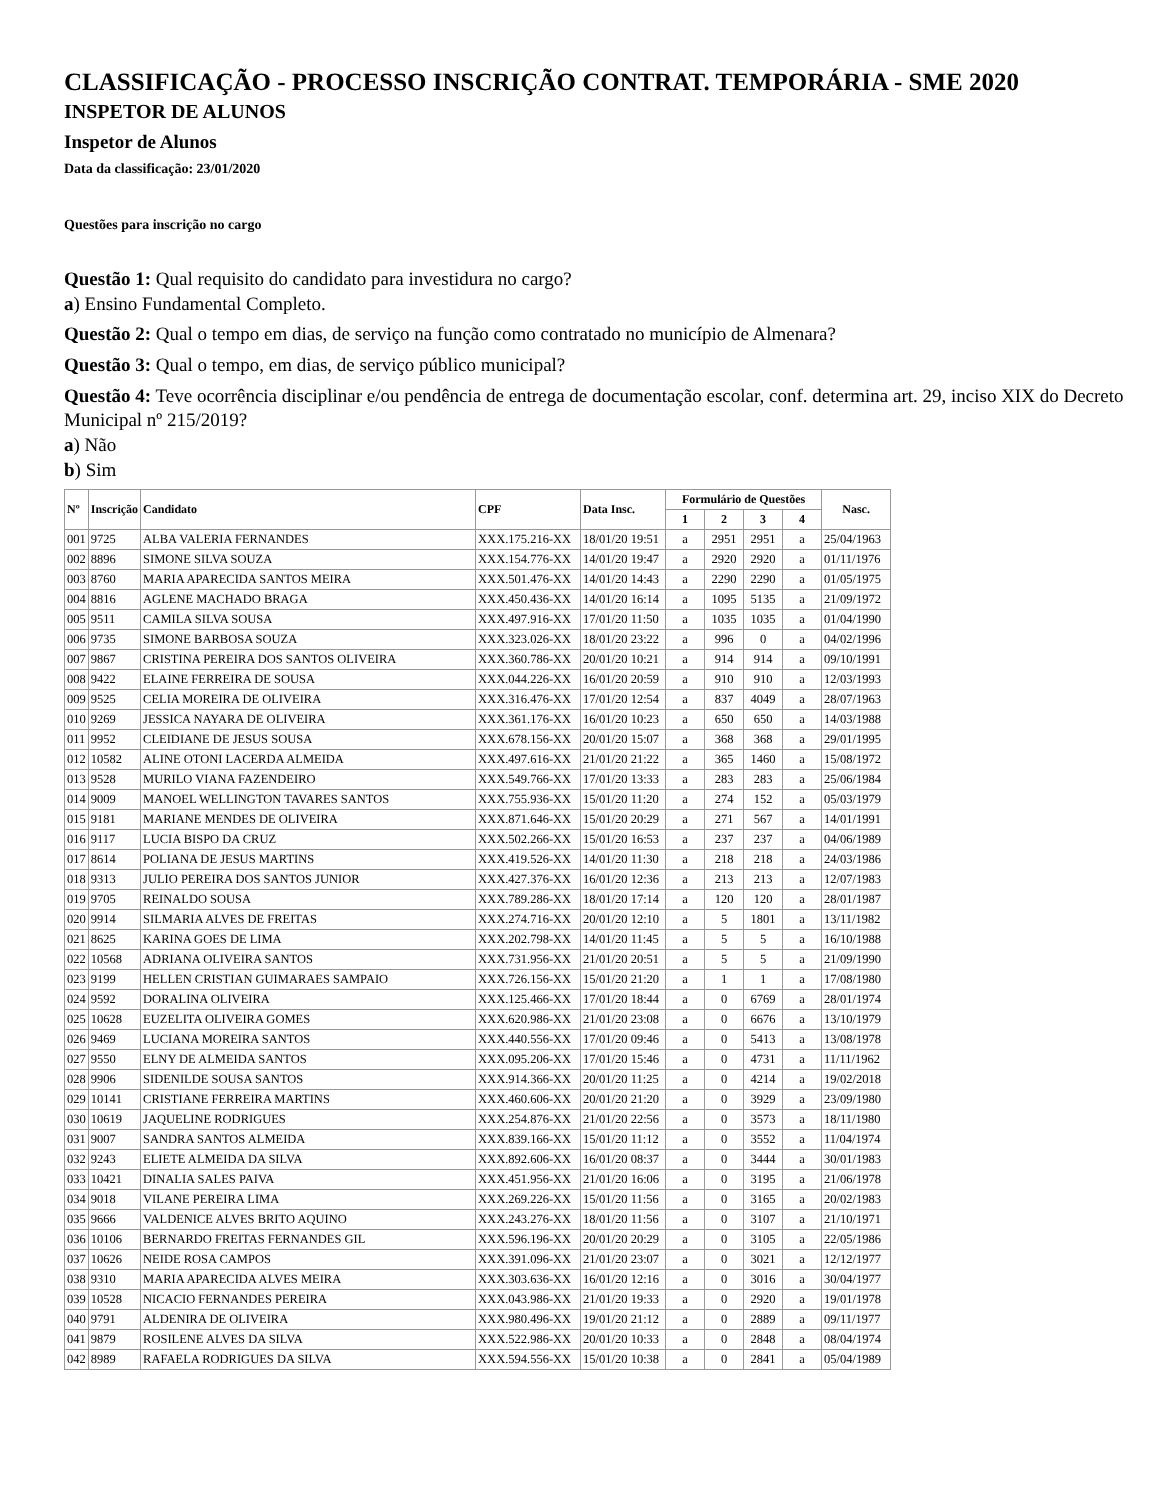CLASSIFICAÇÃO - PROCESSO INSCRIÇÃO CONTRAT. TEMPORÁRIA - SME 2020
INSPETOR DE ALUNOS
Inspetor de Alunos
Data da classificação: 23/01/2020
Questões para inscrição no cargo
Questão 1: Qual requisito do candidato para investidura no cargo?
a) Ensino Fundamental Completo.
Questão 2: Qual o tempo em dias, de serviço na função como contratado no município de Almenara?
Questão 3: Qual o tempo, em dias, de serviço público municipal?
Questão 4: Teve ocorrência disciplinar e/ou pendência de entrega de documentação escolar, conf. determina art. 29, inciso XIX do Decreto Municipal nº 215/2019?
a) Não
b) Sim
| Nº | Inscrição | Candidato | CPF | Data Insc. | Formulário de Questões | | | | Nasc. |
| --- | --- | --- | --- | --- | --- | --- | --- | --- | --- |
| | | | | | 1 | 2 | 3 | 4 | |
| 001 | 9725 | ALBA VALERIA FERNANDES | XXX.175.216-XX | 18/01/20 19:51 | a | 2951 | 2951 | a | 25/04/1963 |
| 002 | 8896 | SIMONE SILVA SOUZA | XXX.154.776-XX | 14/01/20 19:47 | a | 2920 | 2920 | a | 01/11/1976 |
| 003 | 8760 | MARIA APARECIDA SANTOS MEIRA | XXX.501.476-XX | 14/01/20 14:43 | a | 2290 | 2290 | a | 01/05/1975 |
| 004 | 8816 | AGLENE MACHADO BRAGA | XXX.450.436-XX | 14/01/20 16:14 | a | 1095 | 5135 | a | 21/09/1972 |
| 005 | 9511 | CAMILA SILVA SOUSA | XXX.497.916-XX | 17/01/20 11:50 | a | 1035 | 1035 | a | 01/04/1990 |
| 006 | 9735 | SIMONE BARBOSA SOUZA | XXX.323.026-XX | 18/01/20 23:22 | a | 996 | 0 | a | 04/02/1996 |
| 007 | 9867 | CRISTINA PEREIRA DOS SANTOS OLIVEIRA | XXX.360.786-XX | 20/01/20 10:21 | a | 914 | 914 | a | 09/10/1991 |
| 008 | 9422 | ELAINE FERREIRA DE SOUSA | XXX.044.226-XX | 16/01/20 20:59 | a | 910 | 910 | a | 12/03/1993 |
| 009 | 9525 | CELIA MOREIRA DE OLIVEIRA | XXX.316.476-XX | 17/01/20 12:54 | a | 837 | 4049 | a | 28/07/1963 |
| 010 | 9269 | JESSICA NAYARA DE OLIVEIRA | XXX.361.176-XX | 16/01/20 10:23 | a | 650 | 650 | a | 14/03/1988 |
| 011 | 9952 | CLEIDIANE DE JESUS SOUSA | XXX.678.156-XX | 20/01/20 15:07 | a | 368 | 368 | a | 29/01/1995 |
| 012 | 10582 | ALINE OTONI LACERDA ALMEIDA | XXX.497.616-XX | 21/01/20 21:22 | a | 365 | 1460 | a | 15/08/1972 |
| 013 | 9528 | MURILO VIANA FAZENDEIRO | XXX.549.766-XX | 17/01/20 13:33 | a | 283 | 283 | a | 25/06/1984 |
| 014 | 9009 | MANOEL WELLINGTON TAVARES SANTOS | XXX.755.936-XX | 15/01/20 11:20 | a | 274 | 152 | a | 05/03/1979 |
| 015 | 9181 | MARIANE MENDES DE OLIVEIRA | XXX.871.646-XX | 15/01/20 20:29 | a | 271 | 567 | a | 14/01/1991 |
| 016 | 9117 | LUCIA BISPO DA CRUZ | XXX.502.266-XX | 15/01/20 16:53 | a | 237 | 237 | a | 04/06/1989 |
| 017 | 8614 | POLIANA DE JESUS MARTINS | XXX.419.526-XX | 14/01/20 11:30 | a | 218 | 218 | a | 24/03/1986 |
| 018 | 9313 | JULIO PEREIRA DOS SANTOS JUNIOR | XXX.427.376-XX | 16/01/20 12:36 | a | 213 | 213 | a | 12/07/1983 |
| 019 | 9705 | REINALDO SOUSA | XXX.789.286-XX | 18/01/20 17:14 | a | 120 | 120 | a | 28/01/1987 |
| 020 | 9914 | SILMARIA ALVES DE FREITAS | XXX.274.716-XX | 20/01/20 12:10 | a | 5 | 1801 | a | 13/11/1982 |
| 021 | 8625 | KARINA GOES DE LIMA | XXX.202.798-XX | 14/01/20 11:45 | a | 5 | 5 | a | 16/10/1988 |
| 022 | 10568 | ADRIANA OLIVEIRA SANTOS | XXX.731.956-XX | 21/01/20 20:51 | a | 5 | 5 | a | 21/09/1990 |
| 023 | 9199 | HELLEN CRISTIAN GUIMARAES SAMPAIO | XXX.726.156-XX | 15/01/20 21:20 | a | 1 | 1 | a | 17/08/1980 |
| 024 | 9592 | DORALINA OLIVEIRA | XXX.125.466-XX | 17/01/20 18:44 | a | 0 | 6769 | a | 28/01/1974 |
| 025 | 10628 | EUZELITA OLIVEIRA GOMES | XXX.620.986-XX | 21/01/20 23:08 | a | 0 | 6676 | a | 13/10/1979 |
| 026 | 9469 | LUCIANA MOREIRA SANTOS | XXX.440.556-XX | 17/01/20 09:46 | a | 0 | 5413 | a | 13/08/1978 |
| 027 | 9550 | ELNY DE ALMEIDA SANTOS | XXX.095.206-XX | 17/01/20 15:46 | a | 0 | 4731 | a | 11/11/1962 |
| 028 | 9906 | SIDENILDE SOUSA SANTOS | XXX.914.366-XX | 20/01/20 11:25 | a | 0 | 4214 | a | 19/02/2018 |
| 029 | 10141 | CRISTIANE FERREIRA MARTINS | XXX.460.606-XX | 20/01/20 21:20 | a | 0 | 3929 | a | 23/09/1980 |
| 030 | 10619 | JAQUELINE RODRIGUES | XXX.254.876-XX | 21/01/20 22:56 | a | 0 | 3573 | a | 18/11/1980 |
| 031 | 9007 | SANDRA SANTOS ALMEIDA | XXX.839.166-XX | 15/01/20 11:12 | a | 0 | 3552 | a | 11/04/1974 |
| 032 | 9243 | ELIETE ALMEIDA DA SILVA | XXX.892.606-XX | 16/01/20 08:37 | a | 0 | 3444 | a | 30/01/1983 |
| 033 | 10421 | DINALIA SALES PAIVA | XXX.451.956-XX | 21/01/20 16:06 | a | 0 | 3195 | a | 21/06/1978 |
| 034 | 9018 | VILANE PEREIRA LIMA | XXX.269.226-XX | 15/01/20 11:56 | a | 0 | 3165 | a | 20/02/1983 |
| 035 | 9666 | VALDENICE ALVES BRITO AQUINO | XXX.243.276-XX | 18/01/20 11:56 | a | 0 | 3107 | a | 21/10/1971 |
| 036 | 10106 | BERNARDO FREITAS FERNANDES GIL | XXX.596.196-XX | 20/01/20 20:29 | a | 0 | 3105 | a | 22/05/1986 |
| 037 | 10626 | NEIDE ROSA CAMPOS | XXX.391.096-XX | 21/01/20 23:07 | a | 0 | 3021 | a | 12/12/1977 |
| 038 | 9310 | MARIA APARECIDA ALVES MEIRA | XXX.303.636-XX | 16/01/20 12:16 | a | 0 | 3016 | a | 30/04/1977 |
| 039 | 10528 | NICACIO FERNANDES PEREIRA | XXX.043.986-XX | 21/01/20 19:33 | a | 0 | 2920 | a | 19/01/1978 |
| 040 | 9791 | ALDENIRA DE OLIVEIRA | XXX.980.496-XX | 19/01/20 21:12 | a | 0 | 2889 | a | 09/11/1977 |
| 041 | 9879 | ROSILENE ALVES DA SILVA | XXX.522.986-XX | 20/01/20 10:33 | a | 0 | 2848 | a | 08/04/1974 |
| 042 | 8989 | RAFAELA RODRIGUES DA SILVA | XXX.594.556-XX | 15/01/20 10:38 | a | 0 | 2841 | a | 05/04/1989 |